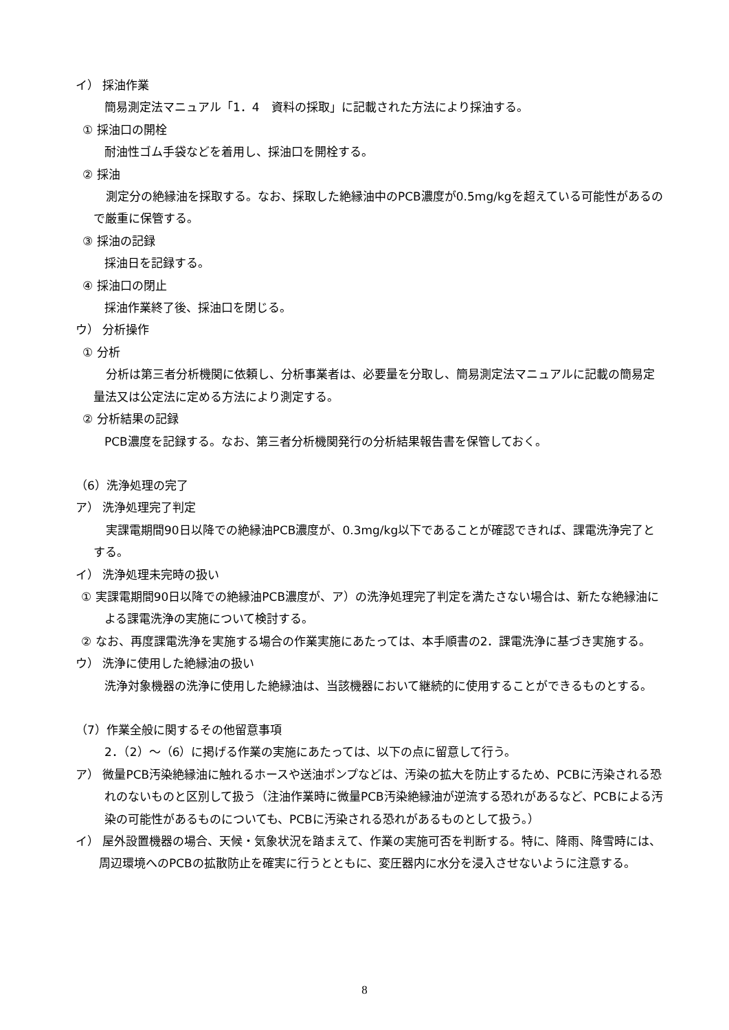イ） 採油作業
簡易測定法マニュアル「1．4　資料の採取」に記載された方法により採油する。
① 採油口の開栓
耐油性ゴム手袋などを着用し、採油口を開栓する。
② 採油
測定分の絶縁油を採取する。なお、採取した絶縁油中のPCB濃度が0.5mg/kgを超えている可能性があるので厳重に保管する。
③ 採油の記録
採油日を記録する。
④ 採油口の閉止
採油作業終了後、採油口を閉じる。
ウ） 分析操作
① 分析
分析は第三者分析機関に依頼し、分析事業者は、必要量を分取し、簡易測定法マニュアルに記載の簡易定量法又は公定法に定める方法により測定する。
② 分析結果の記録
PCB濃度を記録する。なお、第三者分析機関発行の分析結果報告書を保管しておく。
（6）洗浄処理の完了
ア） 洗浄処理完了判定
実課電期間90日以降での絶縁油PCB濃度が、0.3mg/kg以下であることが確認できれば、課電洗浄完了とする。
イ） 洗浄処理未完時の扱い
① 実課電期間90日以降での絶縁油PCB濃度が、ア）の洗浄処理完了判定を満たさない場合は、新たな絶縁油による課電洗浄の実施について検討する。
② なお、再度課電洗浄を実施する場合の作業実施にあたっては、本手順書の2．課電洗浄に基づき実施する。
ウ） 洗浄に使用した絶縁油の扱い
洗浄対象機器の洗浄に使用した絶縁油は、当該機器において継続的に使用することができるものとする。
（7）作業全般に関するその他留意事項
2．（2）～（6）に掲げる作業の実施にあたっては、以下の点に留意して行う。
ア） 微量PCB汚染絶縁油に触れるホースや送油ポンプなどは、汚染の拡大を防止するため、PCBに汚染される恐れのないものと区別して扱う（注油作業時に微量PCB汚染絶縁油が逆流する恐れがあるなど、PCBによる汚染の可能性があるものについても、PCBに汚染される恐れがあるものとして扱う。）
イ） 屋外設置機器の場合、天候・気象状況を踏まえて、作業の実施可否を判断する。特に、降雨、降雪時には、周辺環境へのPCBの拡散防止を確実に行うとともに、変圧器内に水分を浸入させないように注意する。
8